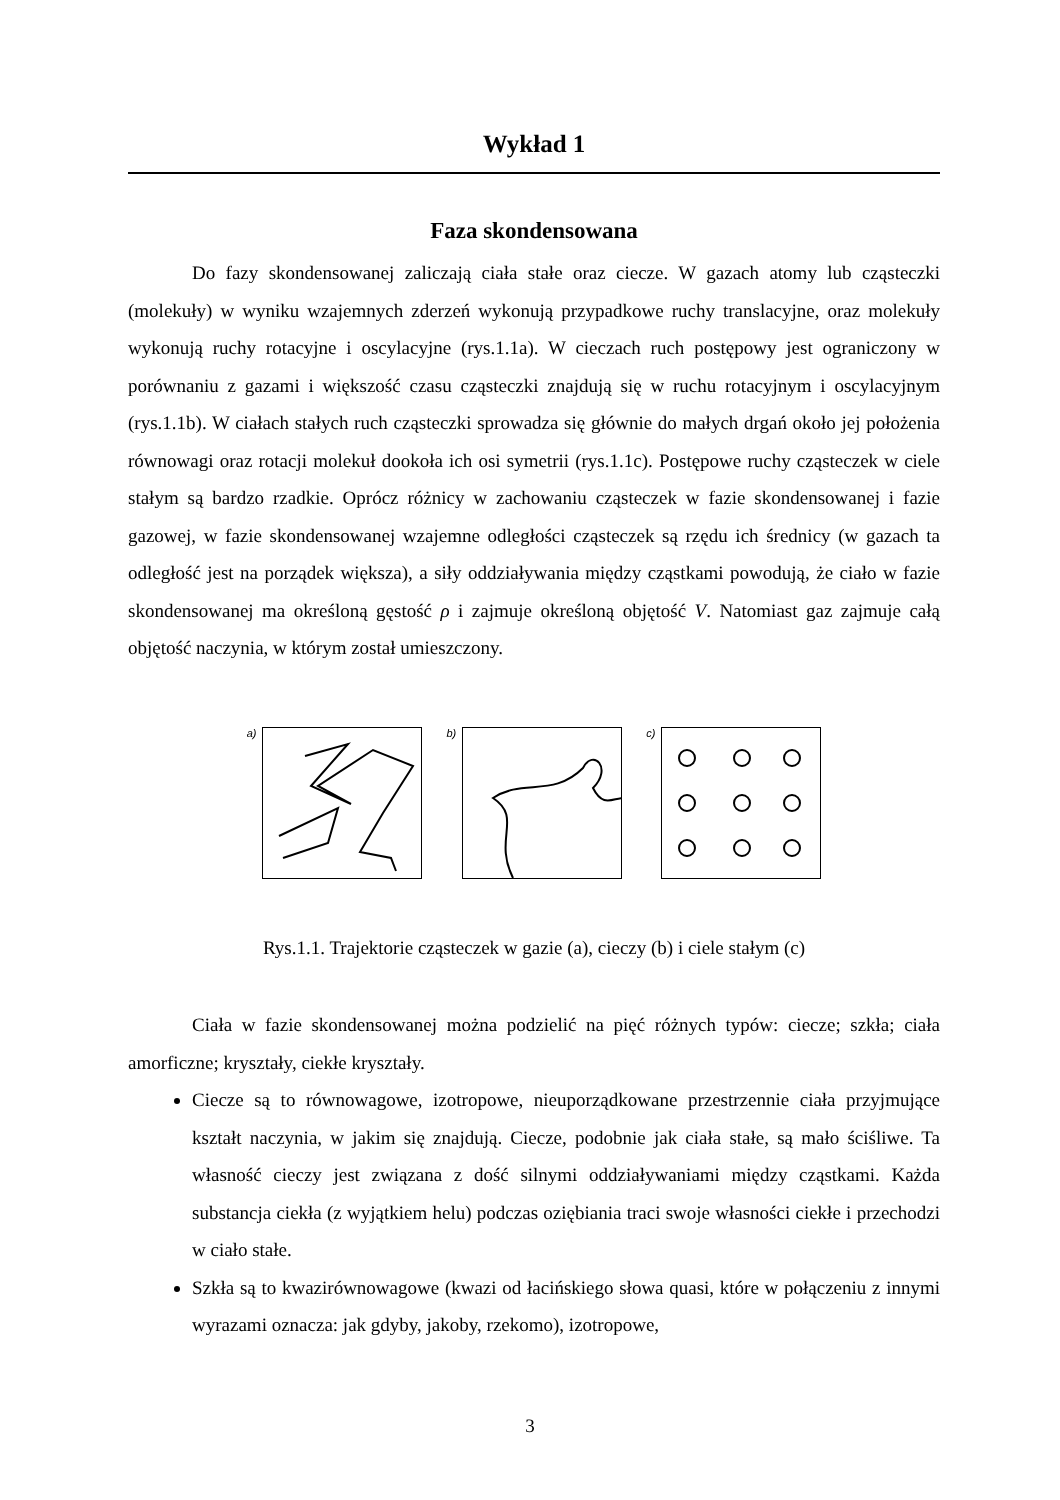Wykład 1
Faza skondensowana
Do fazy skondensowanej zaliczają ciała stałe oraz ciecze. W gazach atomy lub cząsteczki (molekuły) w wyniku wzajemnych zderzeń wykonują przypadkowe ruchy translacyjne, oraz molekuły wykonują ruchy rotacyjne i oscylacyjne (rys.1.1a). W cieczach ruch postępowy jest ograniczony w porównaniu z gazami i większość czasu cząsteczki znajdują się w ruchu rotacyjnym i oscylacyjnym (rys.1.1b). W ciałach stałych ruch cząsteczki sprowadza się głównie do małych drgań około jej położenia równowagi oraz rotacji molekuł dookoła ich osi symetrii (rys.1.1c). Postępowe ruchy cząsteczek w ciele stałym są bardzo rzadkie. Oprócz różnicy w zachowaniu cząsteczek w fazie skondensowanej i fazie gazowej, w fazie skondensowanej wzajemne odległości cząsteczek są rzędu ich średnicy (w gazach ta odległość jest na porządek większa), a siły oddziaływania między cząstkami powodują, że ciało w fazie skondensowanej ma określoną gęstość ρ i zajmuje określoną objętość V. Natomiast gaz zajmuje całą objętość naczynia, w którym został umieszczony.
a) b) c)
Rys.1.1. Trajektorie cząsteczek w gazie (a), cieczy (b) i ciele stałym (c)
Ciała w fazie skondensowanej można podzielić na pięć różnych typów: ciecze; szkła; ciała amorficzne; kryształy, ciekłe kryształy.
Ciecze są to równowagowe, izotropowe, nieuporządkowane przestrzennie ciała przyjmujące kształt naczynia, w jakim się znajdują. Ciecze, podobnie jak ciała stałe, są mało ściśliwe. Ta własność cieczy jest związana z dość silnymi oddziaływaniami między cząstkami. Każda substancja ciekła (z wyjątkiem helu) podczas oziębiania traci swoje własności ciekłe i przechodzi w ciało stałe.
Szkła są to kwazirównowagowe (kwazi od łacińskiego słowa quasi, które w połączeniu z innymi wyrazami oznacza: jak gdyby, jakoby, rzekomo), izotropowe,
3